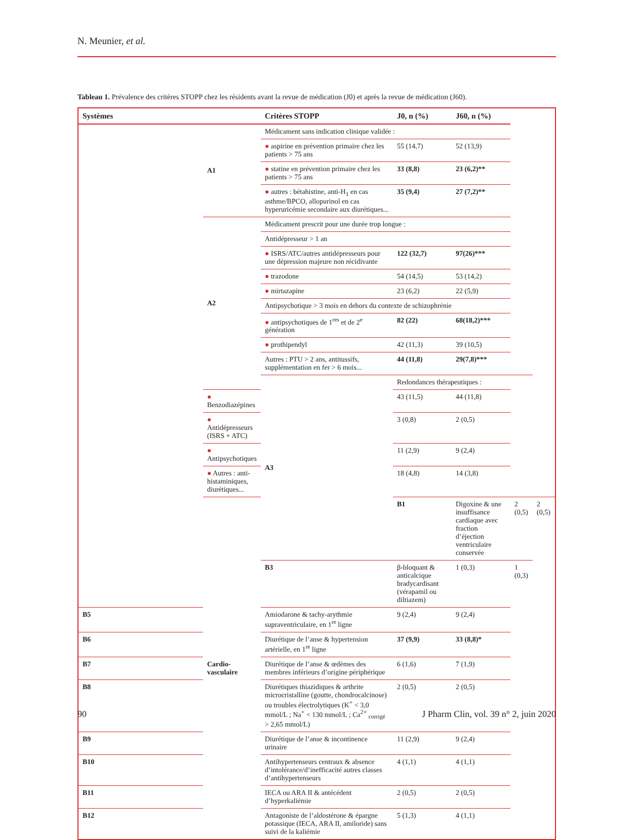N. Meunier, et al.
Tableau 1. Prévalence des critères STOPP chez les résidents avant la revue de médication (J0) et après la revue de médication (J60).
| Systèmes | | Critères STOPP | J0, n (%) | J60, n (%) | | |
| --- | --- | --- | --- | --- | --- | --- |
| | A1 | Médicament sans indication clinique validée : | | | | |
| | | ● aspirine en prévention primaire chez les patients > 75 ans | 55 (14,7) | 52 (13,9) | | |
| | | ● statine en prévention primaire chez les patients > 75 ans | 33 (8,8) | 23 (6,2)** | | |
| | | ● autres : bétahistine, anti-H<sub>1</sub> en cas asthme/BPCO, allopurinol en cas hyperuricémie secondaire aux diurétiques... | 35 (9,4) | 27 (7,2)** | | |
| | A2 | Médicament prescrit pour une durée trop longue : | | | | |
| | | Antidépresseur > 1 an | | | | |
| | | ● ISRS/ATC/autres antidépresseurs pour une dépression majeure non récidivante | 122 (32,7) | 97(26)*** | | |
| | | ● trazodone | 54 (14,5) | 53 (14,2) | | |
| | | ● mirtazapine | 23 (6,2) | 22 (5,9) | | |
| | | Antipsychotique > 3 mois en dehors du contexte de schizophrénie | | | | |
| | | ● antipsychotiques de 1<sup>res</sup> et de 2<sup>e</sup> génération | 82 (22) | 68(18,2)*** | | |
| | | ● prothipendyl | 42 (11,3) | 39 (10,5) | | |
| | | Autres : PTU > 2 ans, antitussifs, supplémentation en fer > 6 mois... | 44 (11,8) | 29(7,8)*** | | |
| | | A3 | Redondances thérapeutiques : | | | |
| | ● Benzodiazépines | | 43 (11,5) | 44 (11,8) | | |
| | ● Antidépresseurs (ISRS + ATC) | | 3 (0,8) | 2 (0,5) | | |
| | ● Antipsychotiques | | 11 (2,9) | 9 (2,4) | | |
| | ● Autres : anti-histaminiques, diurétiques... | | 18 (4,8) | 14 (3,8) | | |
| | Cardio-vasculaire | | B1 | Digoxine & une insuffisance cardiaque avec fraction d’éjection ventriculaire conservée | 2 (0,5) | 2 (0,5) |
| | | B3 | β-bloquant & anticalcique bradycardisant (vérapamil ou diltiazem) | 1 (0,3) | 1 (0,3) | |
| B5 | | Amiodarone & tachy-arythmie supraventriculaire, en 1<sup>re</sup> ligne | 9 (2,4) | 9 (2,4) | | |
| B6 | | Diurétique de l’anse & hypertension artérielle, en 1<sup>re</sup> ligne | 37 (9,9) | 33 (8,8)* | | |
| B7 | | Diurétique de l’anse & œdèmes des membres inférieurs d’origine périphérique | 6 (1,6) | 7 (1,9) | | |
| B8 | | Diurétiques thiazidiques & arthrite microcristalline (goutte, chondrocalcinose) ou troubles électrolytiques (K<sup>+</sup> < 3,0 mmol/L ; Na<sup>+</sup> < 130 mmol/L ; Ca<sup>2+</sup> <sub>corrigé</sub> > 2,65 mmol/L) | 2 (0,5) | 2 (0,5) | | |
| B9 | | Diurétique de l’anse & incontinence urinaire | 11 (2,9) | 9 (2,4) | | |
| B10 | | Antihypertenseurs centraux & absence d’intolérance/d’inefficacité autres classes d’antihypertenseurs | 4 (1,1) | 4 (1,1) | | |
| B11 | | IECA ou ARA II & antécédent d’hyperkaliémie | 2 (0,5) | 2 (0,5) | | |
| B12 | | Antagoniste de l’aldostérone & épargne potassique (IECA, ARA II, amiloride) sans suivi de la kaliémie | 5 (1,3) | 4 (1,1) | | |
90
J Pharm Clin, vol. 39 n° 2, juin 2020